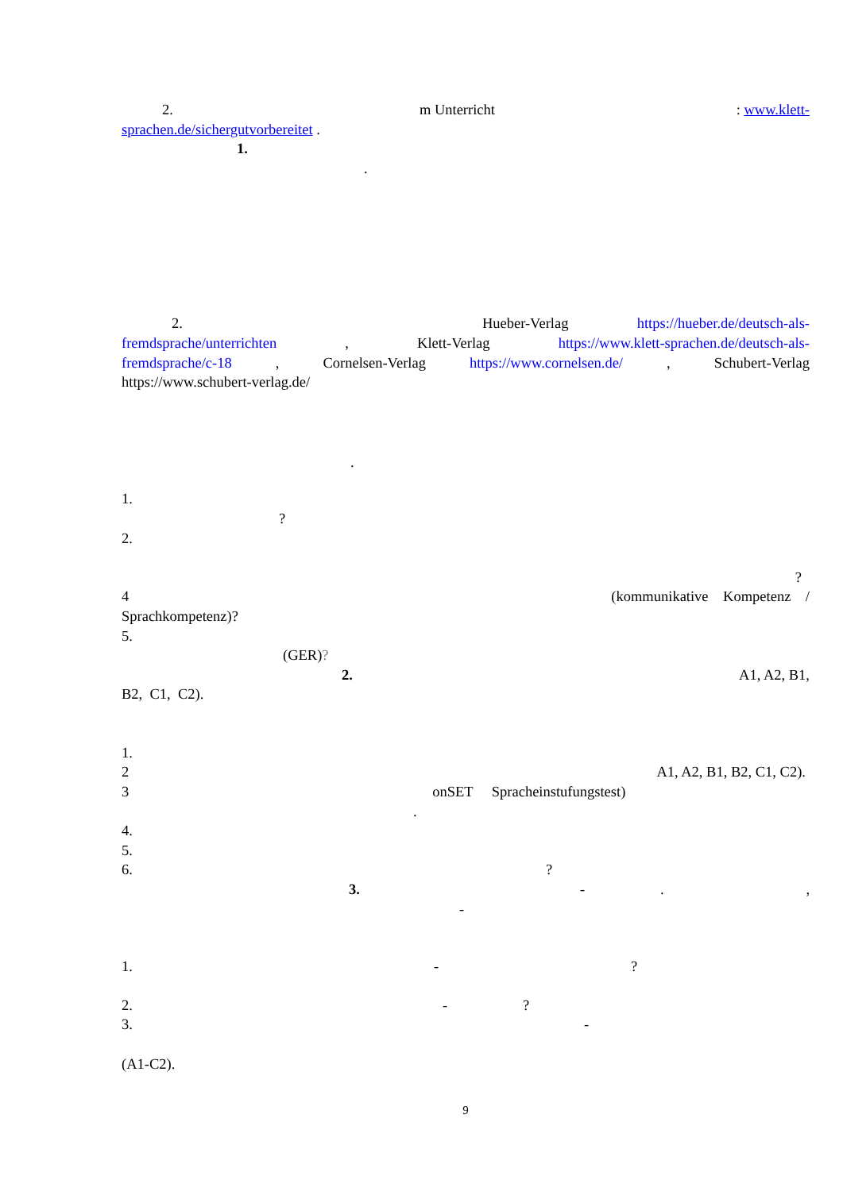2. m Unterricht: www.klett-
sprachen.de/sichergutvorbereitet .
1.
.
2. Hueber-Verlag https://hueber.de/deutsch-als-
fremdsprache/unterrichten, Klett-Verlag https://www.klett-sprachen.de/deutsch-als-
fremdsprache/c-18, Cornelsen-Verlag https://www.cornelsen.de/, Schubert-Verlag
https://www.schubert-verlag.de/
.
1.
?
2.
?
4 (kommunikative Kompetenz /
Sprachkompetenz)?
5.
(GER)?
2. A1, A2, B1,
B2, C1, C2).
1.
2 A1, A2, B1, B2, C1, C2).
3 onSET Spracheinstufungstest)
.
4.
5.
6.?
3. -.,
-
1. -?
2. -?
3. -
(A1-C2).
9